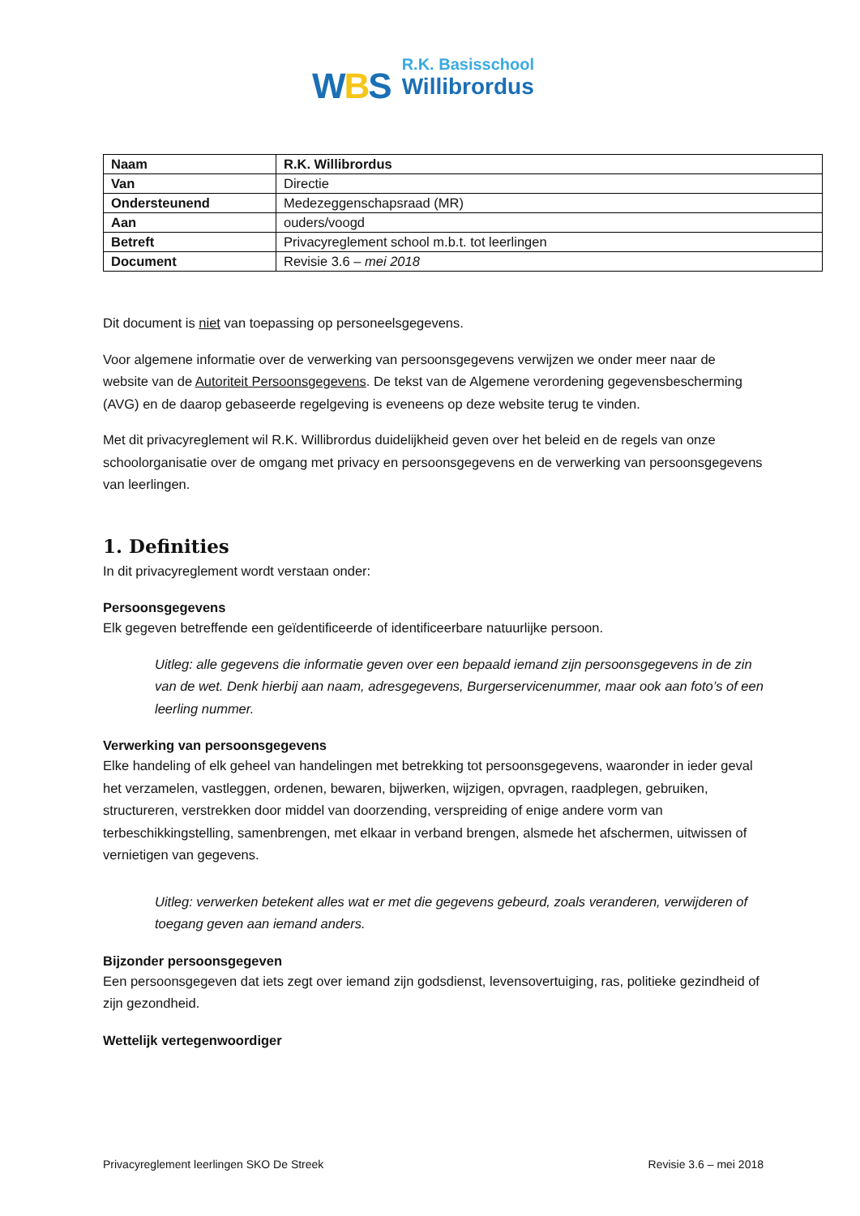WBS
R.K. Basisschool
Willibrordus
| Naam | R.K. Willibrordus |
| Van | Directie |
| Ondersteunend | Medezeggenschapsraad (MR) |
| Aan | ouders/voogd |
| Betreft | Privacyreglement school m.b.t. tot leerlingen |
| Document | Revisie 3.6 – mei 2018 |
Dit document is niet van toepassing op personeelsgegevens.
Voor algemene informatie over de verwerking van persoonsgegevens verwijzen we onder meer naar de website van de Autoriteit Persoonsgegevens. De tekst van de Algemene verordening gegevensbescherming (AVG) en de daarop gebaseerde regelgeving is eveneens op deze website terug te vinden.
Met dit privacyreglement wil R.K. Willibrordus duidelijkheid geven over het beleid en de regels van onze schoolorganisatie over de omgang met privacy en persoonsgegevens en de verwerking van persoonsgegevens van leerlingen.
1. Definities
In dit privacyreglement wordt verstaan onder:
Persoonsgegevens
Elk gegeven betreffende een geïdentificeerde of identificeerbare natuurlijke persoon.
Uitleg: alle gegevens die informatie geven over een bepaald iemand zijn persoonsgegevens in de zin van de wet. Denk hierbij aan naam, adresgegevens, Burgerservicenummer, maar ook aan foto’s of een leerling nummer.
Verwerking van persoonsgegevens
Elke handeling of elk geheel van handelingen met betrekking tot persoonsgegevens, waaronder in ieder geval het verzamelen, vastleggen, ordenen, bewaren, bijwerken, wijzigen, opvragen, raadplegen, gebruiken, structureren, verstrekken door middel van doorzending, verspreiding of enige andere vorm van terbeschikkingstelling, samenbrengen, met elkaar in verband brengen, alsmede het afschermen, uitwissen of vernietigen van gegevens.
Uitleg: verwerken betekent alles wat er met die gegevens gebeurd, zoals veranderen, verwijderen of toegang geven aan iemand anders.
Bijzonder persoonsgegeven
Een persoonsgegeven dat iets zegt over iemand zijn godsdienst, levensovertuiging, ras, politieke gezindheid of zijn gezondheid.
Wettelijk vertegenwoordiger
Privacyreglement leerlingen SKO De Streek Revisie 3.6 – mei 2018